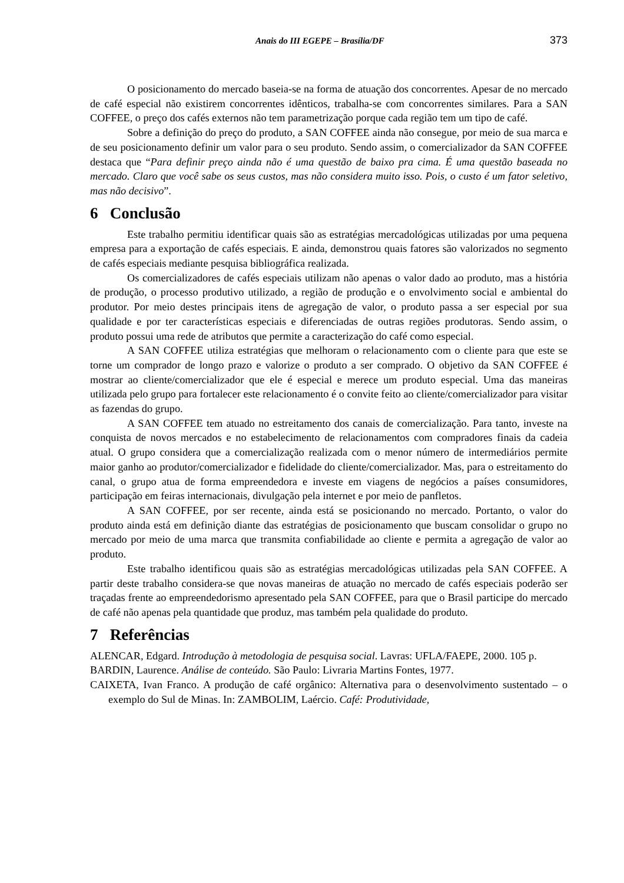Anais do III EGEPE – Brasília/DF 373
O posicionamento do mercado baseia-se na forma de atuação dos concorrentes. Apesar de no mercado de café especial não existirem concorrentes idênticos, trabalha-se com concorrentes similares. Para a SAN COFFEE, o preço dos cafés externos não tem parametrização porque cada região tem um tipo de café.
Sobre a definição do preço do produto, a SAN COFFEE ainda não consegue, por meio de sua marca e de seu posicionamento definir um valor para o seu produto. Sendo assim, o comercializador da SAN COFFEE destaca que “Para definir preço ainda não é uma questão de baixo pra cima. É uma questão baseada no mercado. Claro que você sabe os seus custos, mas não considera muito isso. Pois, o custo é um fator seletivo, mas não decisivo”.
6 Conclusão
Este trabalho permitiu identificar quais são as estratégias mercadológicas utilizadas por uma pequena empresa para a exportação de cafés especiais. E ainda, demonstrou quais fatores são valorizados no segmento de cafés especiais mediante pesquisa bibliográfica realizada.
Os comercializadores de cafés especiais utilizam não apenas o valor dado ao produto, mas a história de produção, o processo produtivo utilizado, a região de produção e o envolvimento social e ambiental do produtor. Por meio destes principais itens de agregação de valor, o produto passa a ser especial por sua qualidade e por ter características especiais e diferenciadas de outras regiões produtoras. Sendo assim, o produto possui uma rede de atributos que permite a caracterização do café como especial.
A SAN COFFEE utiliza estratégias que melhoram o relacionamento com o cliente para que este se torne um comprador de longo prazo e valorize o produto a ser comprado. O objetivo da SAN COFFEE é mostrar ao cliente/comercializador que ele é especial e merece um produto especial. Uma das maneiras utilizada pelo grupo para fortalecer este relacionamento é o convite feito ao cliente/comercializador para visitar as fazendas do grupo.
A SAN COFFEE tem atuado no estreitamento dos canais de comercialização. Para tanto, investe na conquista de novos mercados e no estabelecimento de relacionamentos com compradores finais da cadeia atual. O grupo considera que a comercialização realizada com o menor número de intermediários permite maior ganho ao produtor/comercializador e fidelidade do cliente/comercializador. Mas, para o estreitamento do canal, o grupo atua de forma empreendedora e investe em viagens de negócios a países consumidores, participação em feiras internacionais, divulgação pela internet e por meio de panfletos.
A SAN COFFEE, por ser recente, ainda está se posicionando no mercado. Portanto, o valor do produto ainda está em definição diante das estratégias de posicionamento que buscam consolidar o grupo no mercado por meio de uma marca que transmita confiabilidade ao cliente e permita a agregação de valor ao produto.
Este trabalho identificou quais são as estratégias mercadológicas utilizadas pela SAN COFFEE. A partir deste trabalho considera-se que novas maneiras de atuação no mercado de cafés especiais poderão ser traçadas frente ao empreendedorismo apresentado pela SAN COFFEE, para que o Brasil participe do mercado de café não apenas pela quantidade que produz, mas também pela qualidade do produto.
7 Referências
ALENCAR, Edgard. Introdução à metodologia de pesquisa social. Lavras: UFLA/FAEPE, 2000. 105 p.
BARDIN, Laurence. Análise de conteúdo. São Paulo: Livraria Martins Fontes, 1977.
CAIXETA, Ivan Franco. A produção de café orgânico: Alternativa para o desenvolvimento sustentado – o exemplo do Sul de Minas. In: ZAMBOLIM, Laércio. Café: Produtividade,